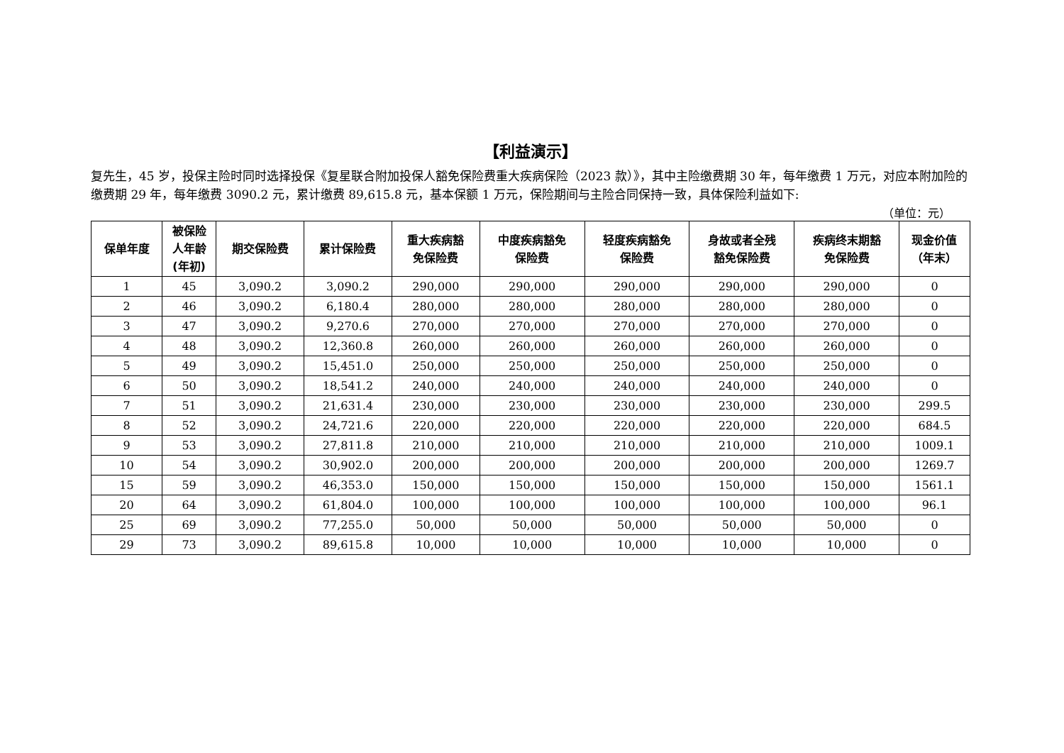【利益演示】
复先生，45 岁，投保主险时同时选择投保《复星联合附加投保人豁免保险费重大疾病保险（2023 款）》，其中主险缴费期 30 年，每年缴费 1 万元，对应本附加险的缴费期 29 年，每年缴费 3090.2 元，累计缴费 89,615.8 元，基本保额 1 万元，保险期间与主险合同保持一致，具体保险利益如下:
（单位：元）
| 保单年度 | 被保险 人年龄 (年初) | 期交保险费 | 累计保险费 | 重大疾病豁 免保险费 | 中度疾病豁免 保险费 | 轻度疾病豁免 保险费 | 身故或者全残 豁免保险费 | 疾病终末期豁 免保险费 | 现金价值 （年末） |
| --- | --- | --- | --- | --- | --- | --- | --- | --- | --- |
| 1 | 45 | 3,090.2 | 3,090.2 | 290,000 | 290,000 | 290,000 | 290,000 | 290,000 | 0 |
| 2 | 46 | 3,090.2 | 6,180.4 | 280,000 | 280,000 | 280,000 | 280,000 | 280,000 | 0 |
| 3 | 47 | 3,090.2 | 9,270.6 | 270,000 | 270,000 | 270,000 | 270,000 | 270,000 | 0 |
| 4 | 48 | 3,090.2 | 12,360.8 | 260,000 | 260,000 | 260,000 | 260,000 | 260,000 | 0 |
| 5 | 49 | 3,090.2 | 15,451.0 | 250,000 | 250,000 | 250,000 | 250,000 | 250,000 | 0 |
| 6 | 50 | 3,090.2 | 18,541.2 | 240,000 | 240,000 | 240,000 | 240,000 | 240,000 | 0 |
| 7 | 51 | 3,090.2 | 21,631.4 | 230,000 | 230,000 | 230,000 | 230,000 | 230,000 | 299.5 |
| 8 | 52 | 3,090.2 | 24,721.6 | 220,000 | 220,000 | 220,000 | 220,000 | 220,000 | 684.5 |
| 9 | 53 | 3,090.2 | 27,811.8 | 210,000 | 210,000 | 210,000 | 210,000 | 210,000 | 1009.1 |
| 10 | 54 | 3,090.2 | 30,902.0 | 200,000 | 200,000 | 200,000 | 200,000 | 200,000 | 1269.7 |
| 15 | 59 | 3,090.2 | 46,353.0 | 150,000 | 150,000 | 150,000 | 150,000 | 150,000 | 1561.1 |
| 20 | 64 | 3,090.2 | 61,804.0 | 100,000 | 100,000 | 100,000 | 100,000 | 100,000 | 96.1 |
| 25 | 69 | 3,090.2 | 77,255.0 | 50,000 | 50,000 | 50,000 | 50,000 | 50,000 | 0 |
| 29 | 73 | 3,090.2 | 89,615.8 | 10,000 | 10,000 | 10,000 | 10,000 | 10,000 | 0 |